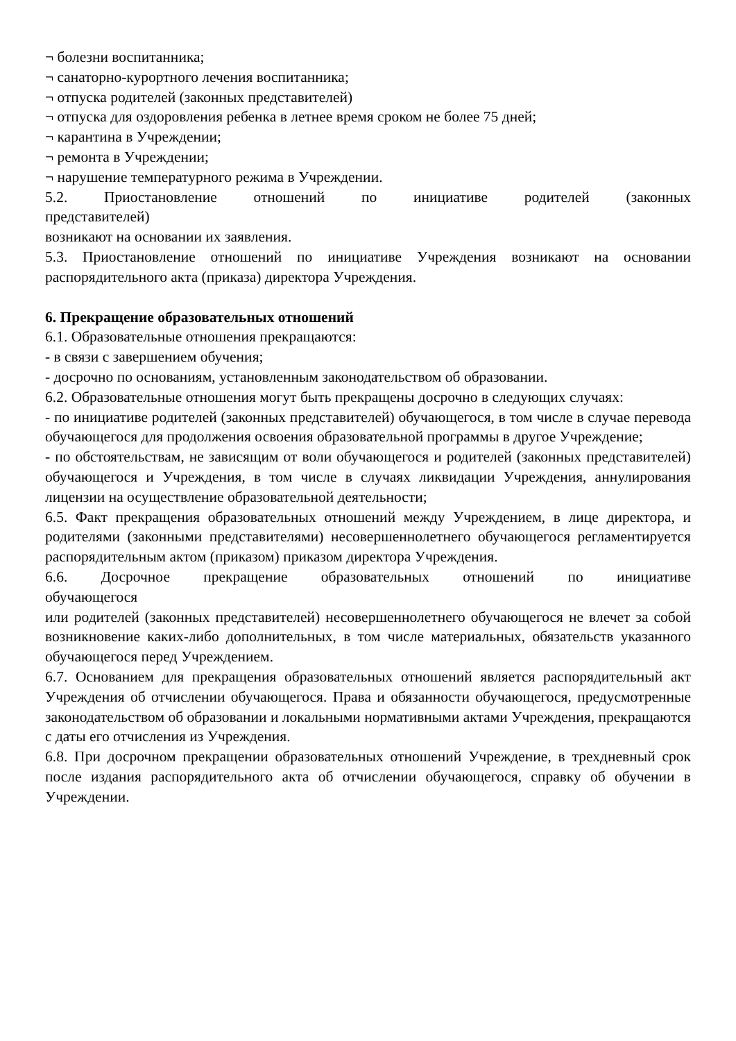¬ болезни воспитанника;
¬ санаторно-курортного лечения воспитанника;
¬ отпуска родителей (законных представителей)
¬ отпуска для оздоровления ребенка в летнее время сроком не более 75 дней;
¬ карантина в Учреждении;
¬ ремонта в Учреждении;
¬ нарушение температурного режима в Учреждении.
5.2. Приостановление отношений по инициативе родителей (законных
представителей)
возникают на основании их заявления.
5.3. Приостановление отношений по инициативе Учреждения возникают на основании распорядительного акта (приказа) директора Учреждения.
6. Прекращение образовательных отношений
6.1. Образовательные отношения прекращаются:
- в связи с завершением обучения;
- досрочно по основаниям, установленным законодательством об образовании.
6.2. Образовательные отношения могут быть прекращены досрочно в следующих случаях:
- по инициативе родителей (законных представителей) обучающегося, в том числе в случае перевода обучающегося для продолжения освоения образовательной программы в другое Учреждение;
- по обстоятельствам, не зависящим от воли обучающегося и родителей (законных представителей) обучающегося и Учреждения, в том числе в случаях ликвидации Учреждения, аннулирования лицензии на осуществление образовательной деятельности;
6.5. Факт прекращения образовательных отношений между Учреждением, в лице директора, и родителями (законными представителями) несовершеннолетнего обучающегося регламентируется распорядительным актом (приказом) приказом директора Учреждения.
6.6. Досрочное прекращение образовательных отношений по инициативе
обучающегося
или родителей (законных представителей) несовершеннолетнего обучающегося не влечет за собой возникновение каких-либо дополнительных, в том числе материальных, обязательств указанного обучающегося перед Учреждением.
6.7. Основанием для прекращения образовательных отношений является распорядительный акт Учреждения об отчислении обучающегося. Права и обязанности обучающегося, предусмотренные законодательством об образовании и локальными нормативными актами Учреждения, прекращаются с даты его отчисления из Учреждения.
6.8. При досрочном прекращении образовательных отношений Учреждение, в трехдневный срок после издания распорядительного акта об отчислении обучающегося, справку об обучении в Учреждении.